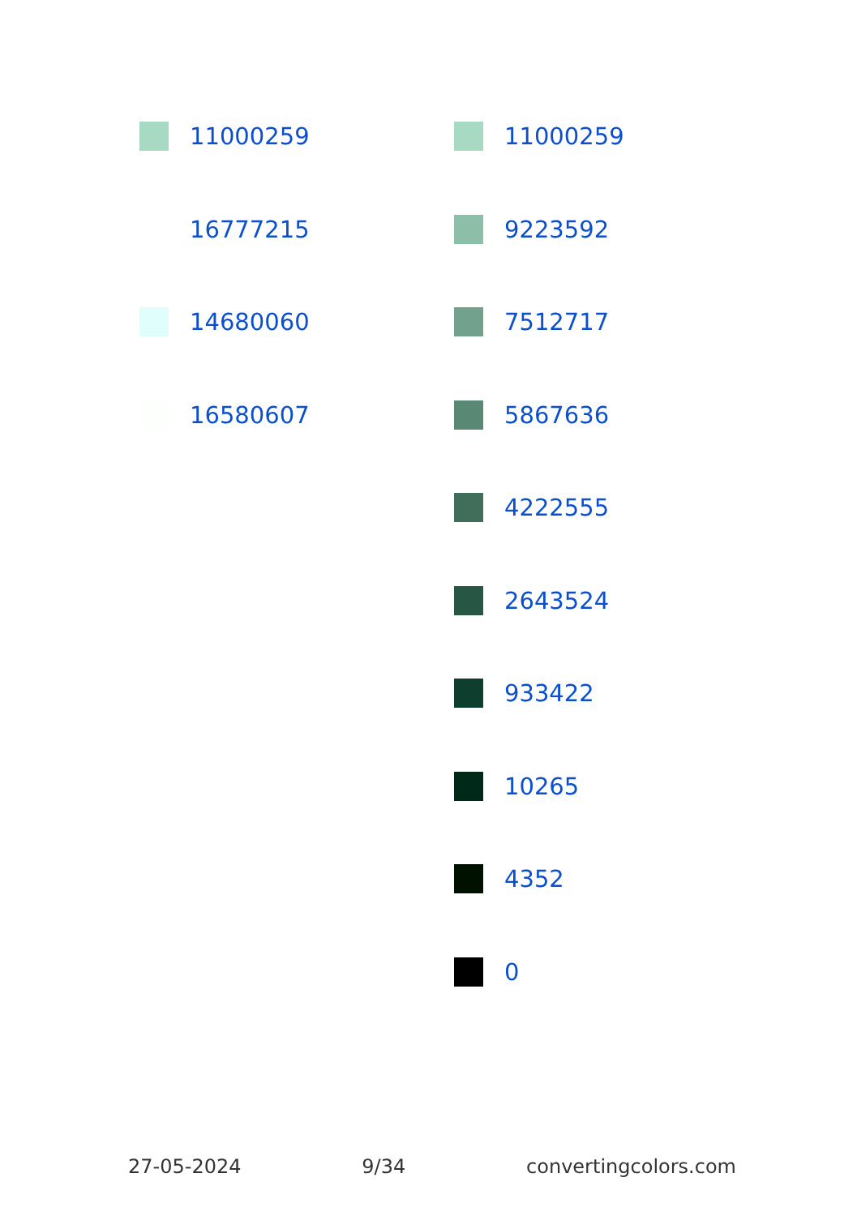11000259
16777215
14680060
16580607
11000259
9223592
7512717
5867636
4222555
2643524
933422
10265
4352
0
27-05-2024 9/34 convertingcolors.com